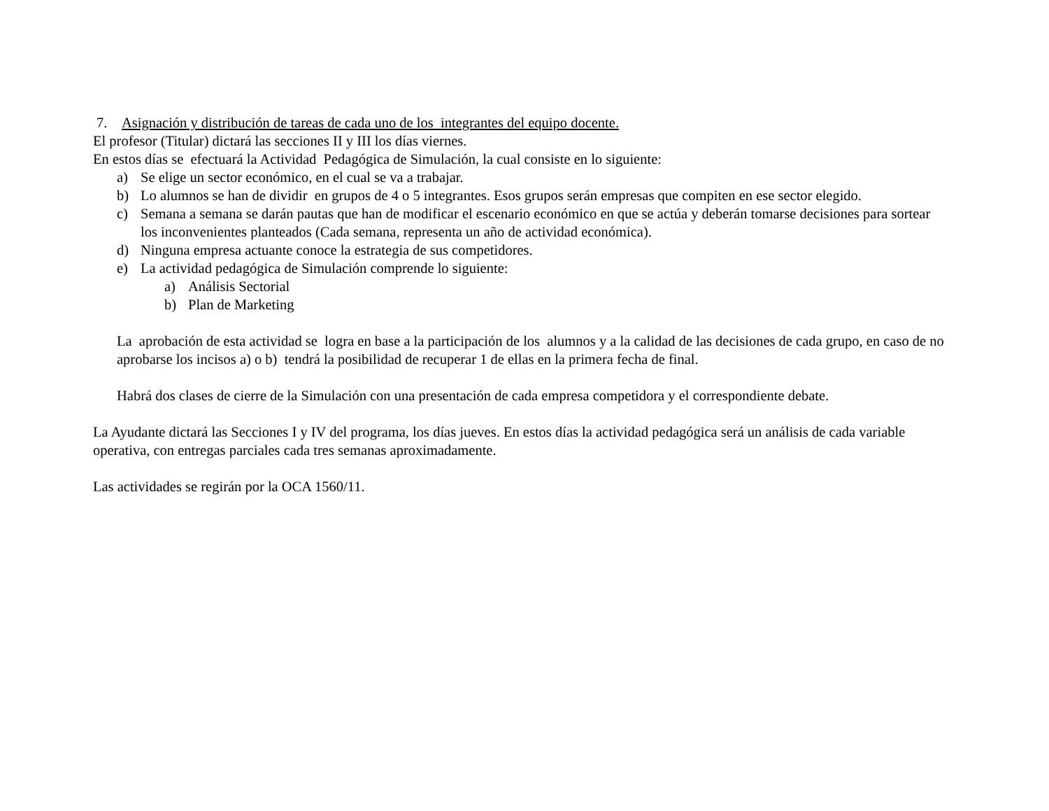7. Asignación y distribución de tareas de cada uno de los integrantes del equipo docente.
El profesor (Titular) dictará las secciones II y III los días viernes.
En estos días se efectuará la Actividad Pedagógica de Simulación, la cual consiste en lo siguiente:
a) Se elige un sector económico, en el cual se va a trabajar.
b) Lo alumnos se han de dividir en grupos de 4 o 5 integrantes. Esos grupos serán empresas que compiten en ese sector elegido.
c) Semana a semana se darán pautas que han de modificar el escenario económico en que se actúa y deberán tomarse decisiones para sortear los inconvenientes planteados (Cada semana, representa un año de actividad económica).
d) Ninguna empresa actuante conoce la estrategia de sus competidores.
e) La actividad pedagógica de Simulación comprende lo siguiente:
a) Análisis Sectorial
b) Plan de Marketing
La aprobación de esta actividad se logra en base a la participación de los alumnos y a la calidad de las decisiones de cada grupo, en caso de no aprobarse los incisos a) o b) tendrá la posibilidad de recuperar 1 de ellas en la primera fecha de final.
Habrá dos clases de cierre de la Simulación con una presentación de cada empresa competidora y el correspondiente debate.
La Ayudante dictará las Secciones I y IV del programa, los días jueves. En estos días la actividad pedagógica será un análisis de cada variable operativa, con entregas parciales cada tres semanas aproximadamente.
Las actividades se regirán por la OCA 1560/11.